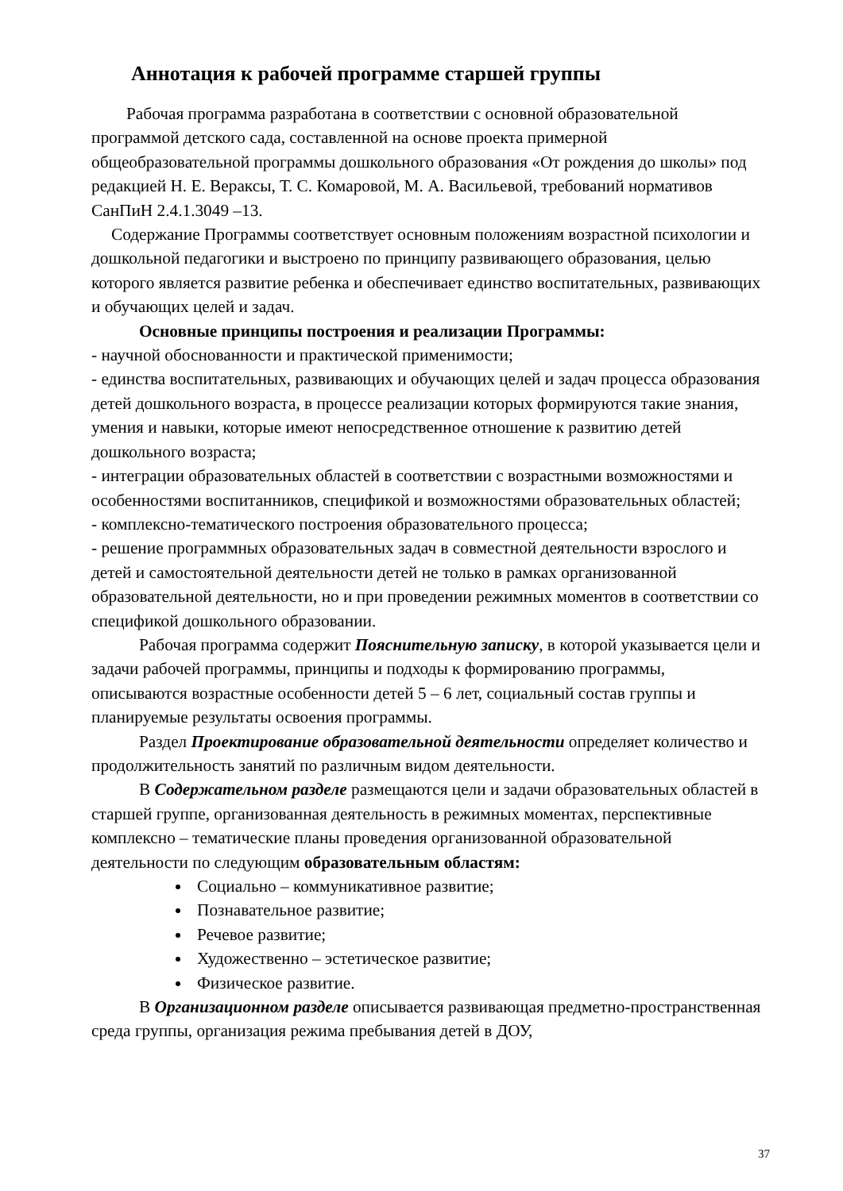Аннотация к рабочей программе старшей группы
Рабочая программа разработана в соответствии с основной образовательной программой детского сада, составленной на основе проекта примерной общеобразовательной программы дошкольного образования «От рождения до школы» под редакцией Н. Е. Вераксы, Т. С. Комаровой, М. А. Васильевой, требований нормативов СанПиН 2.4.1.3049 –13.
Содержание Программы соответствует основным положениям возрастной психологии и дошкольной педагогики и выстроено по принципу развивающего образования, целью которого является развитие ребенка и обеспечивает единство воспитательных, развивающих и обучающих целей и задач.
Основные принципы построения и реализации Программы:
- научной обоснованности и практической применимости;
- единства воспитательных, развивающих и обучающих целей и задач процесса образования детей дошкольного возраста, в процессе реализации которых формируются такие знания, умения и навыки, которые имеют непосредственное отношение к развитию детей дошкольного возраста;
- интеграции образовательных областей в соответствии с возрастными возможностями и особенностями воспитанников, спецификой и возможностями образовательных областей;
- комплексно-тематического построения образовательного процесса;
- решение программных образовательных задач в совместной деятельности взрослого и детей и самостоятельной деятельности детей не только в рамках организованной образовательной деятельности, но и при проведении режимных моментов в соответствии со спецификой дошкольного образовании.
Рабочая программа содержит Пояснительную записку, в которой указывается цели и задачи рабочей программы, принципы и подходы к формированию программы, описываются возрастные особенности детей 5 – 6 лет, социальный состав группы и планируемые результаты освоения программы.
Раздел Проектирование образовательной деятельности определяет количество и продолжительность занятий по различным видом деятельности.
В Содержательном разделе размещаются цели и задачи образовательных областей в старшей группе, организованная деятельность в режимных моментах, перспективные комплексно – тематические планы проведения организованной образовательной деятельности по следующим образовательным областям:
Социально – коммуникативное развитие;
Познавательное развитие;
Речевое развитие;
Художественно – эстетическое развитие;
Физическое развитие.
В Организационном разделе описывается развивающая предметно-пространственная среда группы, организация режима пребывания детей в ДОУ,
37